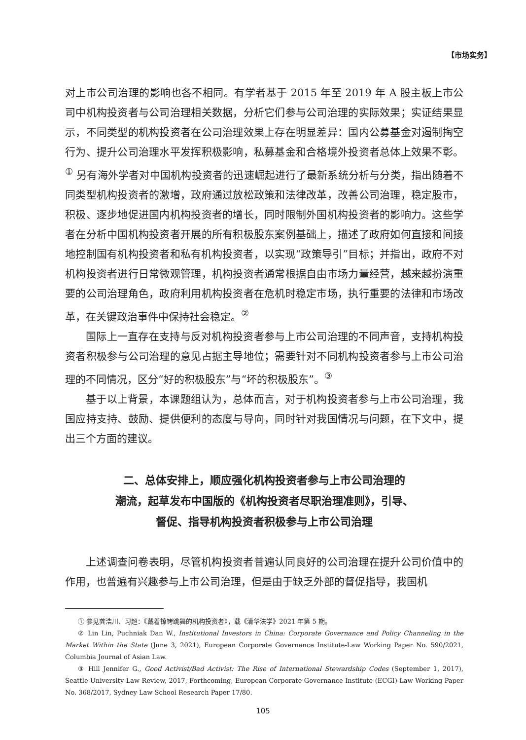【市场实务】
对上市公司治理的影响也各不相同。有学者基于 2015 年至 2019 年 A 股主板上市公司中机构投资者与公司治理相关数据，分析它们参与公司治理的实际效果；实证结果显示，不同类型的机构投资者在公司治理效果上存在明显差异：国内公募基金对遏制掏空行为、提升公司治理水平发挥积极影响，私募基金和合格境外投资者总体上效果不彰。<sup>①</sup> 另有海外学者对中国机构投资者的迅速崛起进行了最新系统分析与分类，指出随着不同类型机构投资者的激增，政府通过放松政策和法律改革，改善公司治理，稳定股市，积极、逐步地促进国内机构投资者的增长，同时限制外国机构投资者的影响力。这些学者在分析中国机构投资者开展的所有积极股东案例基础上，描述了政府如何直接和间接地控制国有机构投资者和私有机构投资者，以实现“政策导引”目标；并指出，政府不对机构投资者进行日常微观管理，机构投资者通常根据自由市场力量经营，越来越扮演重要的公司治理角色，政府利用机构投资者在危机时稳定市场，执行重要的法律和市场改革，在关键政治事件中保持社会稳定。<sup>②</sup>
国际上一直存在支持与反对机构投资者参与上市公司治理的不同声音，支持机构投资者积极参与公司治理的意见占据主导地位；需要针对不同机构投资者参与上市公司治理的不同情况，区分“好的积极股东”与“坏的积极股东”。<sup>③</sup>
基于以上背景，本课题组认为，总体而言，对于机构投资者参与上市公司治理，我国应持支持、鼓励、提供便利的态度与导向，同时针对我国情况与问题，在下文中，提出三个方面的建议。
二、总体安排上，顺应强化机构投资者参与上市公司治理的
潮流，起草发布中国版的《机构投资者尽职治理准则》，引导、
督促、指导机构投资者积极参与上市公司治理
上述调查问卷表明，尽管机构投资者普遍认同良好的公司治理在提升公司价值中的作用，也普遍有兴趣参与上市公司治理，但是由于缺乏外部的督促指导，我国机
① 参见龚浩川、习超：《戴着镣铐跳舞的机构投资者》，载《清华法学》2021 年第 5 期。
② Lin Lin, Puchniak Dan W., Institutional Investors in China: Corporate Governance and Policy Channeling in the Market Within the State (June 3, 2021), European Corporate Governance Institute-Law Working Paper No. 590/2021, Columbia Journal of Asian Law.
③ Hill Jennifer G., Good Activist/Bad Activist: The Rise of International Stewardship Codes (September 1, 2017), Seattle University Law Review, 2017, Forthcoming, European Corporate Governance Institute (ECGI)-Law Working Paper No. 368/2017, Sydney Law School Research Paper 17/80.
105